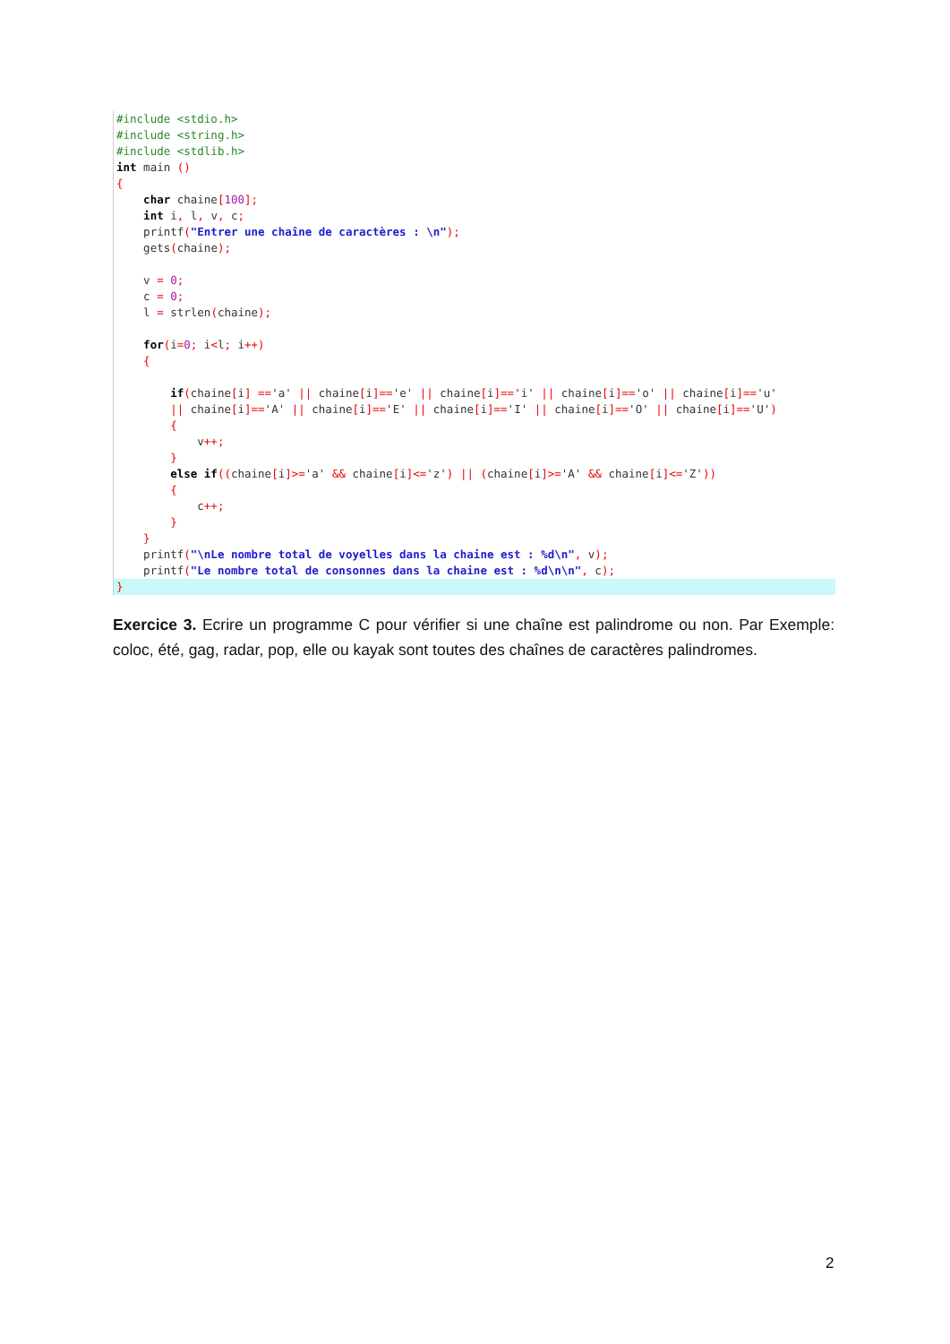#include <stdio.h>
#include <string.h>
#include <stdlib.h>
int main ()
{
char chaine[100];
int i, l, v, c;
printf("Entrer une chaîne de caractères : \n");
gets(chaine);
v = 0;
c = 0;
l = strlen(chaine);
for(i=0; i<l; i++)
{
if(chaine[i] =='a' || chaine[i]=='e' || chaine[i]=='i' || chaine[i]=='o' || chaine[i]=='u'
|| chaine[i]=='A' || chaine[i]=='E' || chaine[i]=='I' || chaine[i]=='O' || chaine[i]=='U')
{
v++;
}
else if((chaine[i]>='a' && chaine[i]<='z') || (chaine[i]>='A' && chaine[i]<='Z'))
{
c++;
}
}
printf("\nLe nombre total de voyelles dans la chaine est : %d\n", v);
printf("Le nombre total de consonnes dans la chaine est : %d\n\n", c);
}
Exercice 3. Ecrire un programme C pour vérifier si une chaîne est palindrome ou non. Par Exemple: coloc, été, gag, radar, pop, elle ou kayak sont toutes des chaînes de caractères palindromes.
2